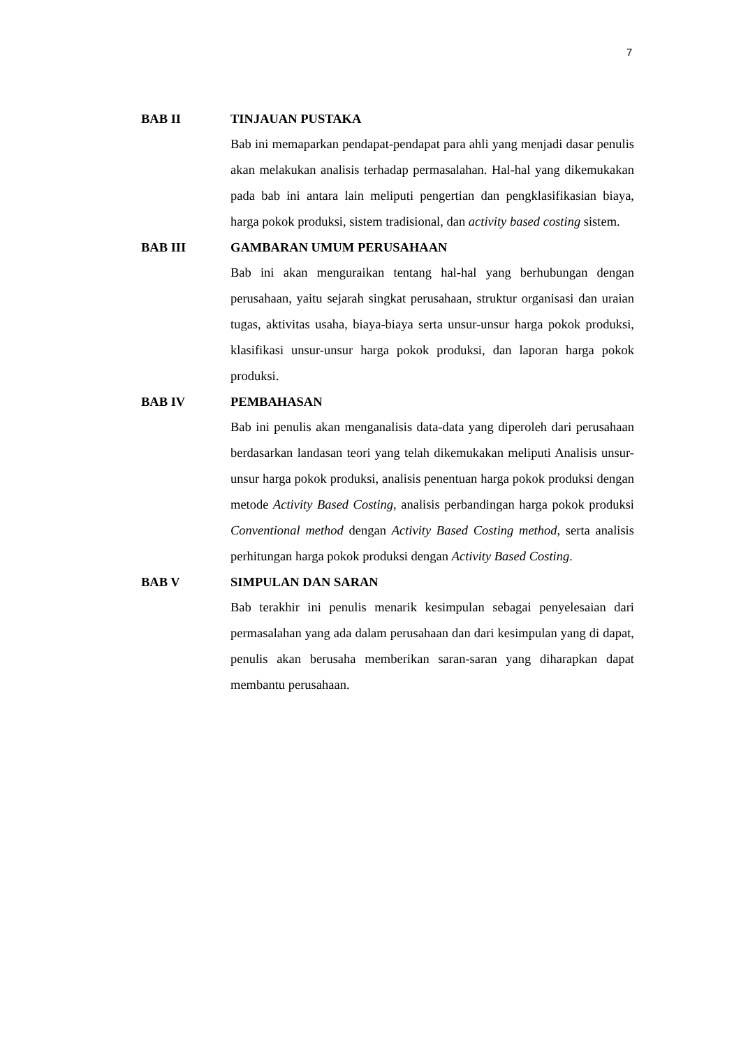7
BAB II TINJAUAN PUSTAKA
Bab ini memaparkan pendapat-pendapat para ahli yang menjadi dasar penulis akan melakukan analisis terhadap permasalahan. Hal-hal yang dikemukakan pada bab ini antara lain meliputi pengertian dan pengklasifikasian biaya, harga pokok produksi, sistem tradisional, dan activity based costing sistem.
BAB III GAMBARAN UMUM PERUSAHAAN
Bab ini akan menguraikan tentang hal-hal yang berhubungan dengan perusahaan, yaitu sejarah singkat perusahaan, struktur organisasi dan uraian tugas, aktivitas usaha, biaya-biaya serta unsur-unsur harga pokok produksi, klasifikasi unsur-unsur harga pokok produksi, dan laporan harga pokok produksi.
BAB IV PEMBAHASAN
Bab ini penulis akan menganalisis data-data yang diperoleh dari perusahaan berdasarkan landasan teori yang telah dikemukakan meliputi Analisis unsur-unsur harga pokok produksi, analisis penentuan harga pokok produksi dengan metode Activity Based Costing, analisis perbandingan harga pokok produksi Conventional method dengan Activity Based Costing method, serta analisis perhitungan harga pokok produksi dengan Activity Based Costing.
BAB V SIMPULAN DAN SARAN
Bab terakhir ini penulis menarik kesimpulan sebagai penyelesaian dari permasalahan yang ada dalam perusahaan dan dari kesimpulan yang di dapat, penulis akan berusaha memberikan saran-saran yang diharapkan dapat membantu perusahaan.